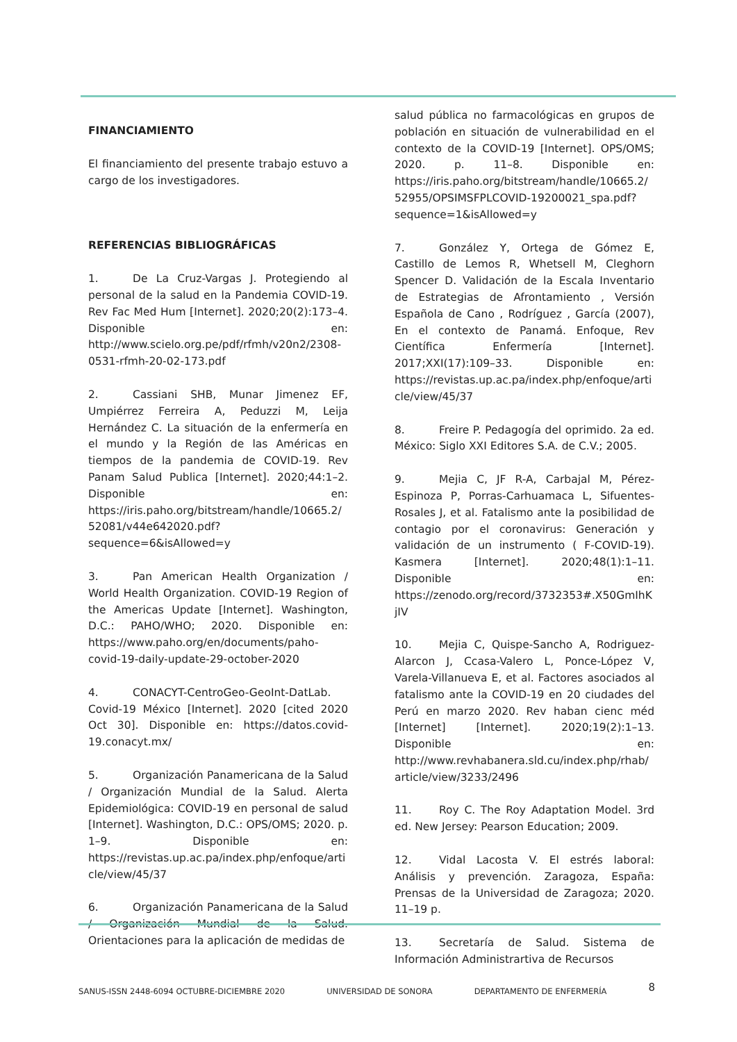FINANCIAMIENTO
El financiamiento del presente trabajo estuvo a cargo de los investigadores.
REFERENCIAS BIBLIOGRÁFICAS
1. De La Cruz-Vargas J. Protegiendo al personal de la salud en la Pandemia COVID-19. Rev Fac Med Hum [Internet]. 2020;20(2):173–4. Disponible en: http://www.scielo.org.pe/pdf/rfmh/v20n2/2308-0531-rfmh-20-02-173.pdf
2. Cassiani SHB, Munar Jimenez EF, Umpiérrez Ferreira A, Peduzzi M, Leija Hernández C. La situación de la enfermería en el mundo y la Región de las Américas en tiempos de la pandemia de COVID-19. Rev Panam Salud Publica [Internet]. 2020;44:1–2. Disponible en: https://iris.paho.org/bitstream/handle/10665.2/52081/v44e642020.pdf?sequence=6&isAllowed=y
3. Pan American Health Organization / World Health Organization. COVID-19 Region of the Americas Update [Internet]. Washington, D.C.: PAHO/WHO; 2020. Disponible en: https://www.paho.org/en/documents/paho-covid-19-daily-update-29-october-2020
4. CONACYT-CentroGeo-GeoInt-DatLab. Covid-19 México [Internet]. 2020 [cited 2020 Oct 30]. Disponible en: https://datos.covid-19.conacyt.mx/
5. Organización Panamericana de la Salud / Organización Mundial de la Salud. Alerta Epidemiológica: COVID-19 en personal de salud [Internet]. Washington, D.C.: OPS/OMS; 2020. p. 1–9. Disponible en: https://revistas.up.ac.pa/index.php/enfoque/article/view/45/37
6. Organización Panamericana de la Salud / Organización Mundial de la Salud. Orientaciones para la aplicación de medidas de
salud pública no farmacológicas en grupos de población en situación de vulnerabilidad en el contexto de la COVID-19 [Internet]. OPS/OMS; 2020. p. 11–8. Disponible en: https://iris.paho.org/bitstream/handle/10665.2/52955/OPSIMSFPLCOVID-19200021_spa.pdf?sequence=1&isAllowed=y
7. González Y, Ortega de Gómez E, Castillo de Lemos R, Whetsell M, Cleghorn Spencer D. Validación de la Escala Inventario de Estrategias de Afrontamiento , Versión Española de Cano , Rodríguez , García (2007), En el contexto de Panamá. Enfoque, Rev Científica Enfermería [Internet]. 2017;XXI(17):109–33. Disponible en: https://revistas.up.ac.pa/index.php/enfoque/article/view/45/37
8. Freire P. Pedagogía del oprimido. 2a ed. México: Siglo XXI Editores S.A. de C.V.; 2005.
9. Mejia C, JF R-A, Carbajal M, Pérez-Espinoza P, Porras-Carhuamaca L, Sifuentes-Rosales J, et al. Fatalismo ante la posibilidad de contagio por el coronavirus: Generación y validación de un instrumento ( F-COVID-19). Kasmera [Internet]. 2020;48(1):1–11. Disponible en: https://zenodo.org/record/3732353#.X50GmIhKjIV
10. Mejia C, Quispe-Sancho A, Rodriguez-Alarcon J, Ccasa-Valero L, Ponce-López V, Varela-Villanueva E, et al. Factores asociados al fatalismo ante la COVID-19 en 20 ciudades del Perú en marzo 2020. Rev haban cienc méd [Internet] [Internet]. 2020;19(2):1–13. Disponible en: http://www.revhabanera.sld.cu/index.php/rhab/article/view/3233/2496
11. Roy C. The Roy Adaptation Model. 3rd ed. New Jersey: Pearson Education; 2009.
12. Vidal Lacosta V. El estrés laboral: Análisis y prevención. Zaragoza, España: Prensas de la Universidad de Zaragoza; 2020. 11–19 p.
13. Secretaría de Salud. Sistema de Información Administrartiva de Recursos
SANUS-ISSN 2448-6094 OCTUBRE-DICIEMBRE 2020 UNIVERSIDAD DE SONORA DEPARTAMENTO DE ENFERMERÍA 8